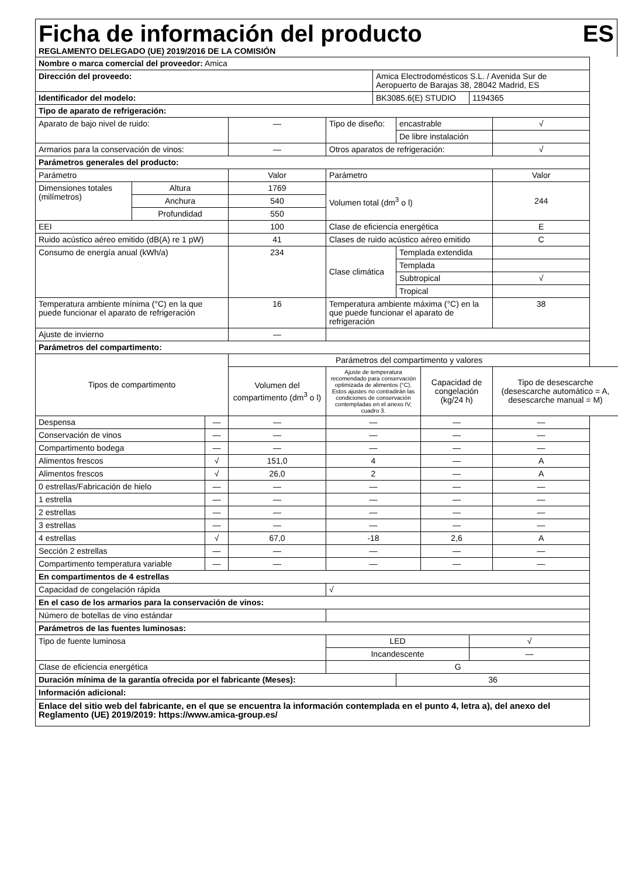Ficha de información del producto ES
REGLAMENTO DELEGADO (UE) 2019/2016 DE LA COMISIÓN
| Nombre o marca comercial del proveedor: Amica | | | | | | | | | |
| Dirección del proveedo: | | | | | Amica Electrodomésticos S.L. / Avenida Sur de Aeropuerto de Barajas 38, 28042 Madrid, ES | | | | |
| Identificador del modelo: | | | | | BK3085.6(E) STUDIO | | | 1194365 | |
| Tipo de aparato de refrigeración: | | | | | | | | | |
| Aparato de bajo nivel de ruido: | | | — | Tipo de diseño: | | encastrable | | | √ |
| | | | | | | De libre instalación | | | |
| Armarios para la conservación de vinos: | | | — | Otros aparatos de refrigeración: | | | | | √ |
| Parámetros generales del producto: | | | | | | | | | |
| Parámetro | | | Valor | Parámetro | | | | | Valor |
| Dimensiones totales (milímetros) | Altura | | 1769 | Volumen total (dm<sup>3</sup> o l) | | | | | 244 |
| | Anchura | | 540 | | | | | | |
| | Profundidad | | 550 | | | | | | |
| EEI | | | 100 | Clase de eficiencia energética | | | | | E |
| Ruido acústico aéreo emitido (dB(A) re 1 pW) | | | 41 | Clases de ruido acústico aéreo emitido | | | | | C |
| Consumo de energía anual (kWh/a) | | | 234 | Clase climática | | Templada extendida | | | |
| | | | | | | Templada | | | |
| | | | | | | Subtropical | | | √ |
| | | | | | | Tropical | | | |
| Temperatura ambiente mínima (°C) en la que puede funcionar el aparato de refrigeración | | | 16 | Temperatura ambiente máxima (°C) en la que puede funcionar el aparato de refrigeración | | | | | 38 |
| Ajuste de invierno | | | — | | | | | | |
| Parámetros del compartimento: | | | | | | | | | |
| Tipos de compartimento | | | Parámetros del compartimento y valores | | | | | | |
| | | | Volumen del compartimento (dm<sup>3</sup> o l) | Ajuste de temperatura recomendado para conservación optimizada de alimentos (°C). Estos ajustes no contradirán las condiciones de conservación contempladas en el anexo IV, cuadro 3. | | | Capacidad de congelación (kg/24 h) | | Tipo de desescarche (desescarche automático = A, desescarche manual = M) |
| Despensa | | — | — | — | | | — | | — |
| Conservación de vinos | | — | — | — | | | — | | — |
| Compartimento bodega | | — | — | — | | | — | | — |
| Alimentos frescos | | √ | 151,0 | 4 | | | — | | A |
| Alimentos frescos | | √ | 26,0 | 2 | | | — | | A |
| 0 estrellas/Fabricación de hielo | | — | — | — | | | — | | — |
| 1 estrella | | — | — | — | | | — | | — |
| 2 estrellas | | — | — | — | | | — | | — |
| 3 estrellas | | — | — | — | | | — | | — |
| 4 estrellas | | √ | 67,0 | -18 | | | 2,6 | | A |
| Sección 2 estrellas | | — | — | — | | | — | | — |
| Compartimento temperatura variable | | — | — | — | | | — | | — |
| En compartimentos de 4 estrellas | | | | | | | | | |
| Capacidad de congelación rápida | | | | √ | | | | | |
| En el caso de los armarios para la conservación de vinos: | | | | | | | | | |
| Número de botellas de vino estándar | | | | | | | | | |
| Parámetros de las fuentes luminosas: | | | | | | | | | |
| Tipo de fuente luminosa | | | | LED | | | | √ | |
| | | | | Incandescente | | | | — | |
| Clase de eficiencia energética | | | | G | | | | | |
| Duración mínima de la garantía ofrecida por el fabricante (Meses): | | | | | | 36 | | | |
| Información adicional: | | | | | | | | | |
| Enlace del sitio web del fabricante, en el que se encuentra la información contemplada en el punto 4, letra a), del anexo del Reglamento (UE) 2019/2019: https://www.amica-group.es/ | | | | | | | | | |